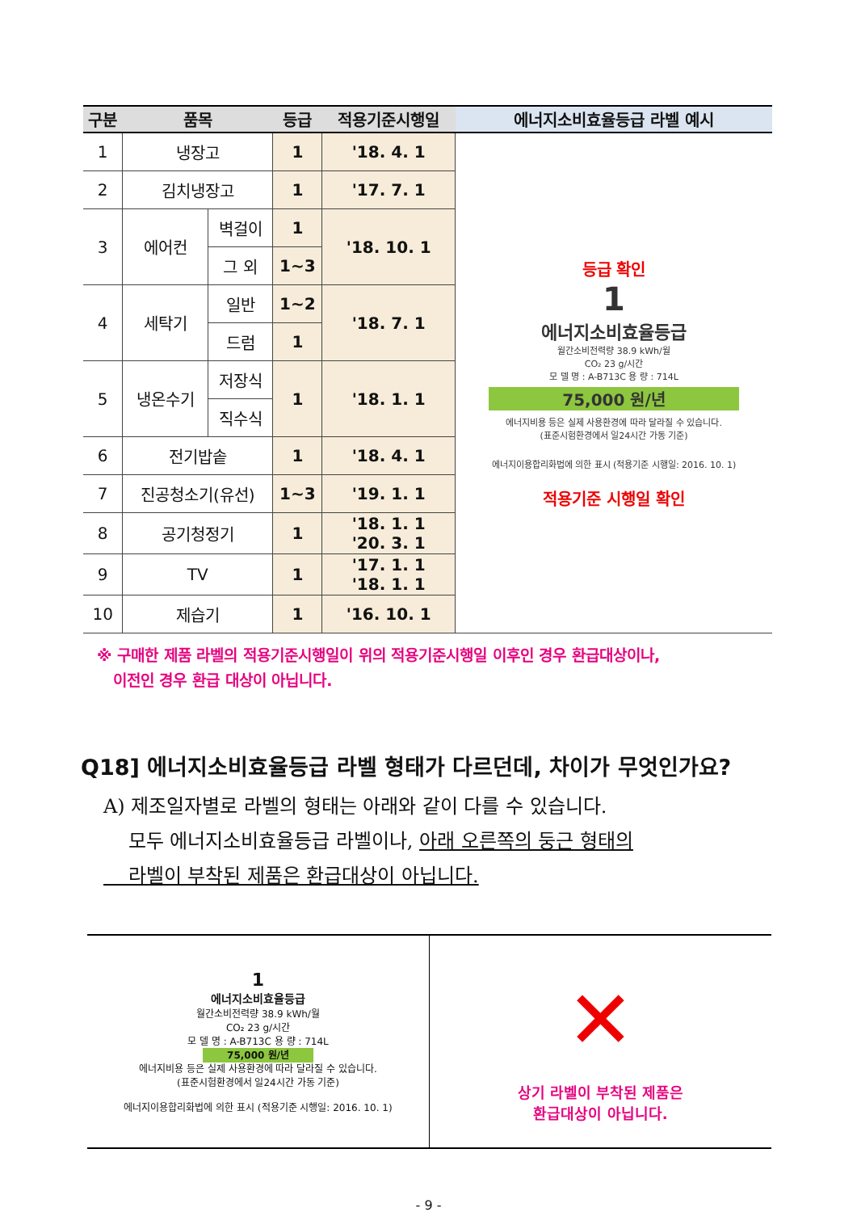| 구분 | 품목 | | 등급 | 적용기준시행일 | 에너지소비효율등급 라벨 예시 |
| --- | --- | --- | --- | --- | --- |
| 1 | 냉장고 | | 1 | '18. 4. 1 | 등급 확인 1 에너지소비효율등급 월간소비전력량 38.9 kWh/월 CO₂ 23 g/시간 모 델 명 : A-B713C 용 량 : 714L 75,000 원/년 에너지비용 등은 실제 사용환경에 따라 달라질 수 있습니다. (표준시험환경에서 일24시간 가동 기준) 에너지이용합리화법에 의한 표시 (적용기준 시행일: 2016. 10. 1) 적용기준 시행일 확인 |
| 2 | 김치냉장고 | | 1 | '17. 7. 1 | |
| 3 | 에어컨 | 벽걸이 | 1 | '18. 10. 1 | |
| | | 그 외 | 1~3 | | |
| 4 | 세탁기 | 일반 | 1~2 | '18. 7. 1 | |
| | | 드럼 | 1 | | |
| 5 | 냉온수기 | 저장식 | 1 | '18. 1. 1 | |
| | | 직수식 | | | |
| 6 | 전기밥솥 | | 1 | '18. 4. 1 | |
| 7 | 진공청소기(유선) | | 1~3 | '19. 1. 1 | |
| 8 | 공기청정기 | | 1 | '18. 1. 1 '20. 3. 1 | |
| 9 | TV | | 1 | '17. 1. 1 '18. 1. 1 | |
| 10 | 제습기 | | 1 | '16. 10. 1 | |
※ 구매한 제품 라벨의 적용기준시행일이 위의 적용기준시행일 이후인 경우 환급대상이나,
이전인 경우 환급 대상이 아닙니다.
Q18] 에너지소비효율등급 라벨 형태가 다르던데, 차이가 무엇인가요?
A) 제조일자별로 라벨의 형태는 아래와 같이 다를 수 있습니다.
모두 에너지소비효율등급 라벨이나, 아래 오른쪽의 둥근 형태의
라벨이 부착된 제품은 환급대상이 아닙니다.
| 1 에너지소비효율등급 월간소비전력량 38.9 kWh/월 CO₂ 23 g/시간 모 델 명 : A-B713C 용 량 : 714L 75,000 원/년 에너지비용 등은 실제 사용환경에 따라 달라질 수 있습니다. (표준시험환경에서 일24시간 가동 기준) 에너지이용합리화법에 의한 표시 (적용기준 시행일: 2016. 10. 1) | ✕ 상기 라벨이 부착된 제품은 환급대상이 아닙니다. |
- 9 -